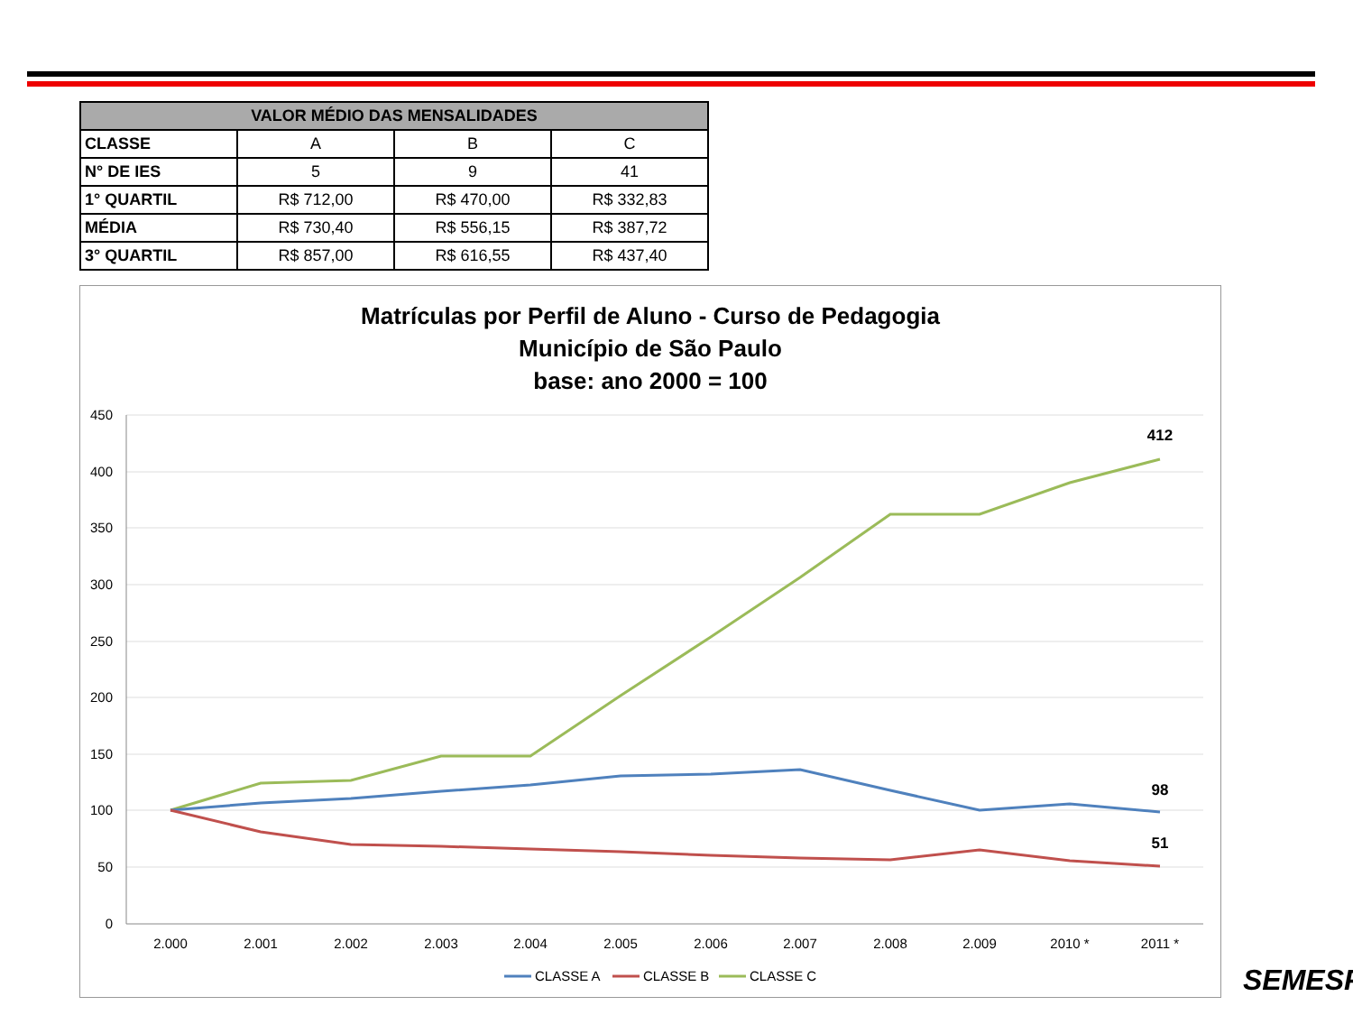| VALOR MÉDIO DAS MENSALIDADES | | | |
| --- | --- | --- | --- |
| CLASSE | A | B | C |
| N° DE IES | 5 | 9 | 41 |
| 1° QUARTIL | R$ 712,00 | R$ 470,00 | R$ 332,83 |
| MÉDIA | R$ 730,40 | R$ 556,15 | R$ 387,72 |
| 3° QUARTIL | R$ 857,00 | R$ 616,55 | R$ 437,40 |
Matrículas por Perfil de Aluno - Curso de Pedagogia
Município de São Paulo
base: ano 2000 = 100
450
400
350
300
250
200
150
100
50
0
2.000
2.001
2.002
2.003
2.004
2.005
2.006
2.007
2.008
2.009
2010 *
2011 *
412
98
51
CLASSE A
CLASSE B
CLASSE C
SEMESP